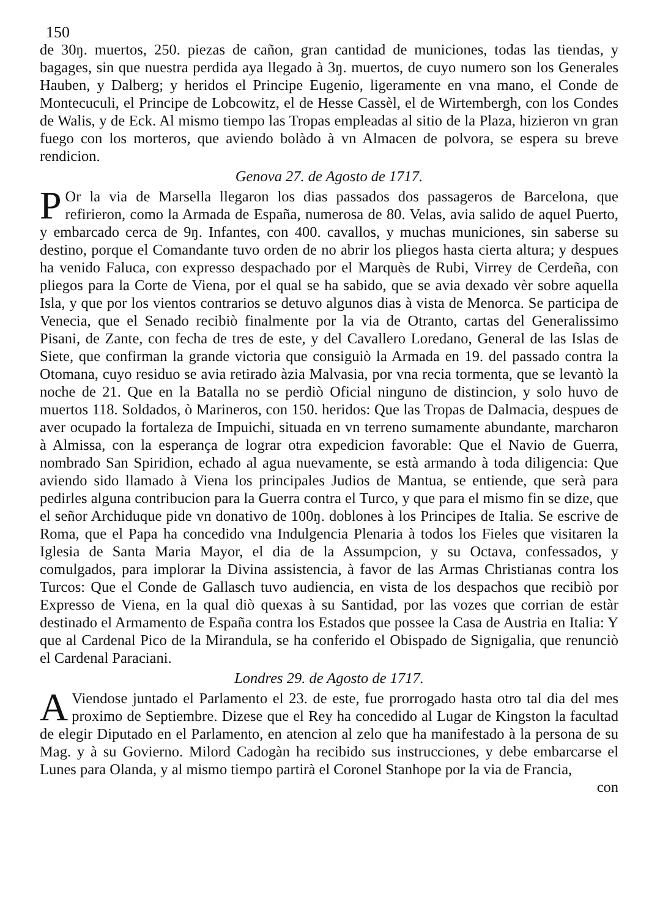150
de 30ŋ. muertos, 250. piezas de cañon, gran cantidad de municiones, todas las tiendas, y bagages, sin que nuestra perdida aya llegado à 3ŋ. muertos, de cuyo numero son los Generales Hauben, y Dalberg; y heridos el Principe Eugenio, ligeramente en vna mano, el Conde de Montecuculi, el Principe de Lobcowitz, el de Hesse Cassèl, el de Wirtembergh, con los Condes de Walis, y de Eck. Al mismo tiempo las Tropas empleadas al sitio de la Plaza, hizieron vn gran fuego con los morteros, que aviendo bolàdo à vn Almacen de polvora, se espera su breve rendicion.
Genova 27. de Agosto de 1717.
POr la via de Marsella llegaron los dias passados dos passageros de Barcelona, que refirieron, como la Armada de España, numerosa de 80. Velas, avia salido de aquel Puerto, y embarcado cerca de 9ŋ. Infantes, con 400. cavallos, y muchas municiones, sin saberse su destino, porque el Comandante tuvo orden de no abrir los pliegos hasta cierta altura; y despues ha venido Faluca, con expresso despachado por el Marquès de Rubi, Virrey de Cerdeña, con pliegos para la Corte de Viena, por el qual se ha sabido, que se avia dexado vèr sobre aquella Isla, y que por los vientos contrarios se detuvo algunos dias à vista de Menorca. Se participa de Venecia, que el Senado recibiò finalmente por la via de Otranto, cartas del Generalissimo Pisani, de Zante, con fecha de tres de este, y del Cavallero Loredano, General de las Islas de Siete, que confirman la grande victoria que consiguiò la Armada en 19. del passado contra la Otomana, cuyo residuo se avia retirado àzia Malvasia, por vna recia tormenta, que se levantò la noche de 21. Que en la Batalla no se perdiò Oficial ninguno de distincion, y solo huvo de muertos 118. Soldados, ò Marineros, con 150. heridos: Que las Tropas de Dalmacia, despues de aver ocupado la fortaleza de Impuichi, situada en vn terreno sumamente abundante, marcharon à Almissa, con la esperança de lograr otra expedicion favorable: Que el Navio de Guerra, nombrado San Spiridion, echado al agua nuevamente, se està armando à toda diligencia: Que aviendo sido llamado à Viena los principales Judios de Mantua, se entiende, que serà para pedirles alguna contribucion para la Guerra contra el Turco, y que para el mismo fin se dize, que el señor Archiduque pide vn donativo de 100ŋ. doblones à los Principes de Italia. Se escrive de Roma, que el Papa ha concedido vna Indulgencia Plenaria à todos los Fieles que visitaren la Iglesia de Santa Maria Mayor, el dia de la Assumpcion, y su Octava, confessados, y comulgados, para implorar la Divina assistencia, à favor de las Armas Christianas contra los Turcos: Que el Conde de Gallasch tuvo audiencia, en vista de los despachos que recibiò por Expresso de Viena, en la qual diò quexas à su Santidad, por las vozes que corrian de estàr destinado el Armamento de España contra los Estados que possee la Casa de Austria en Italia: Y que al Cardenal Pico de la Mirandula, se ha conferido el Obispado de Signigalia, que renunciò el Cardenal Paraciani.
Londres 29. de Agosto de 1717.
AViendose juntado el Parlamento el 23. de este, fue prorrogado hasta otro tal dia del mes proximo de Septiembre. Dizese que el Rey ha concedido al Lugar de Kingston la facultad de elegir Diputado en el Parlamento, en atencion al zelo que ha manifestado à la persona de su Mag. y à su Govierno. Milord Cadogàn ha recibido sus instrucciones, y debe embarcarse el Lunes para Olanda, y al mismo tiempo partirà el Coronel Stanhope por la via de Francia,
con